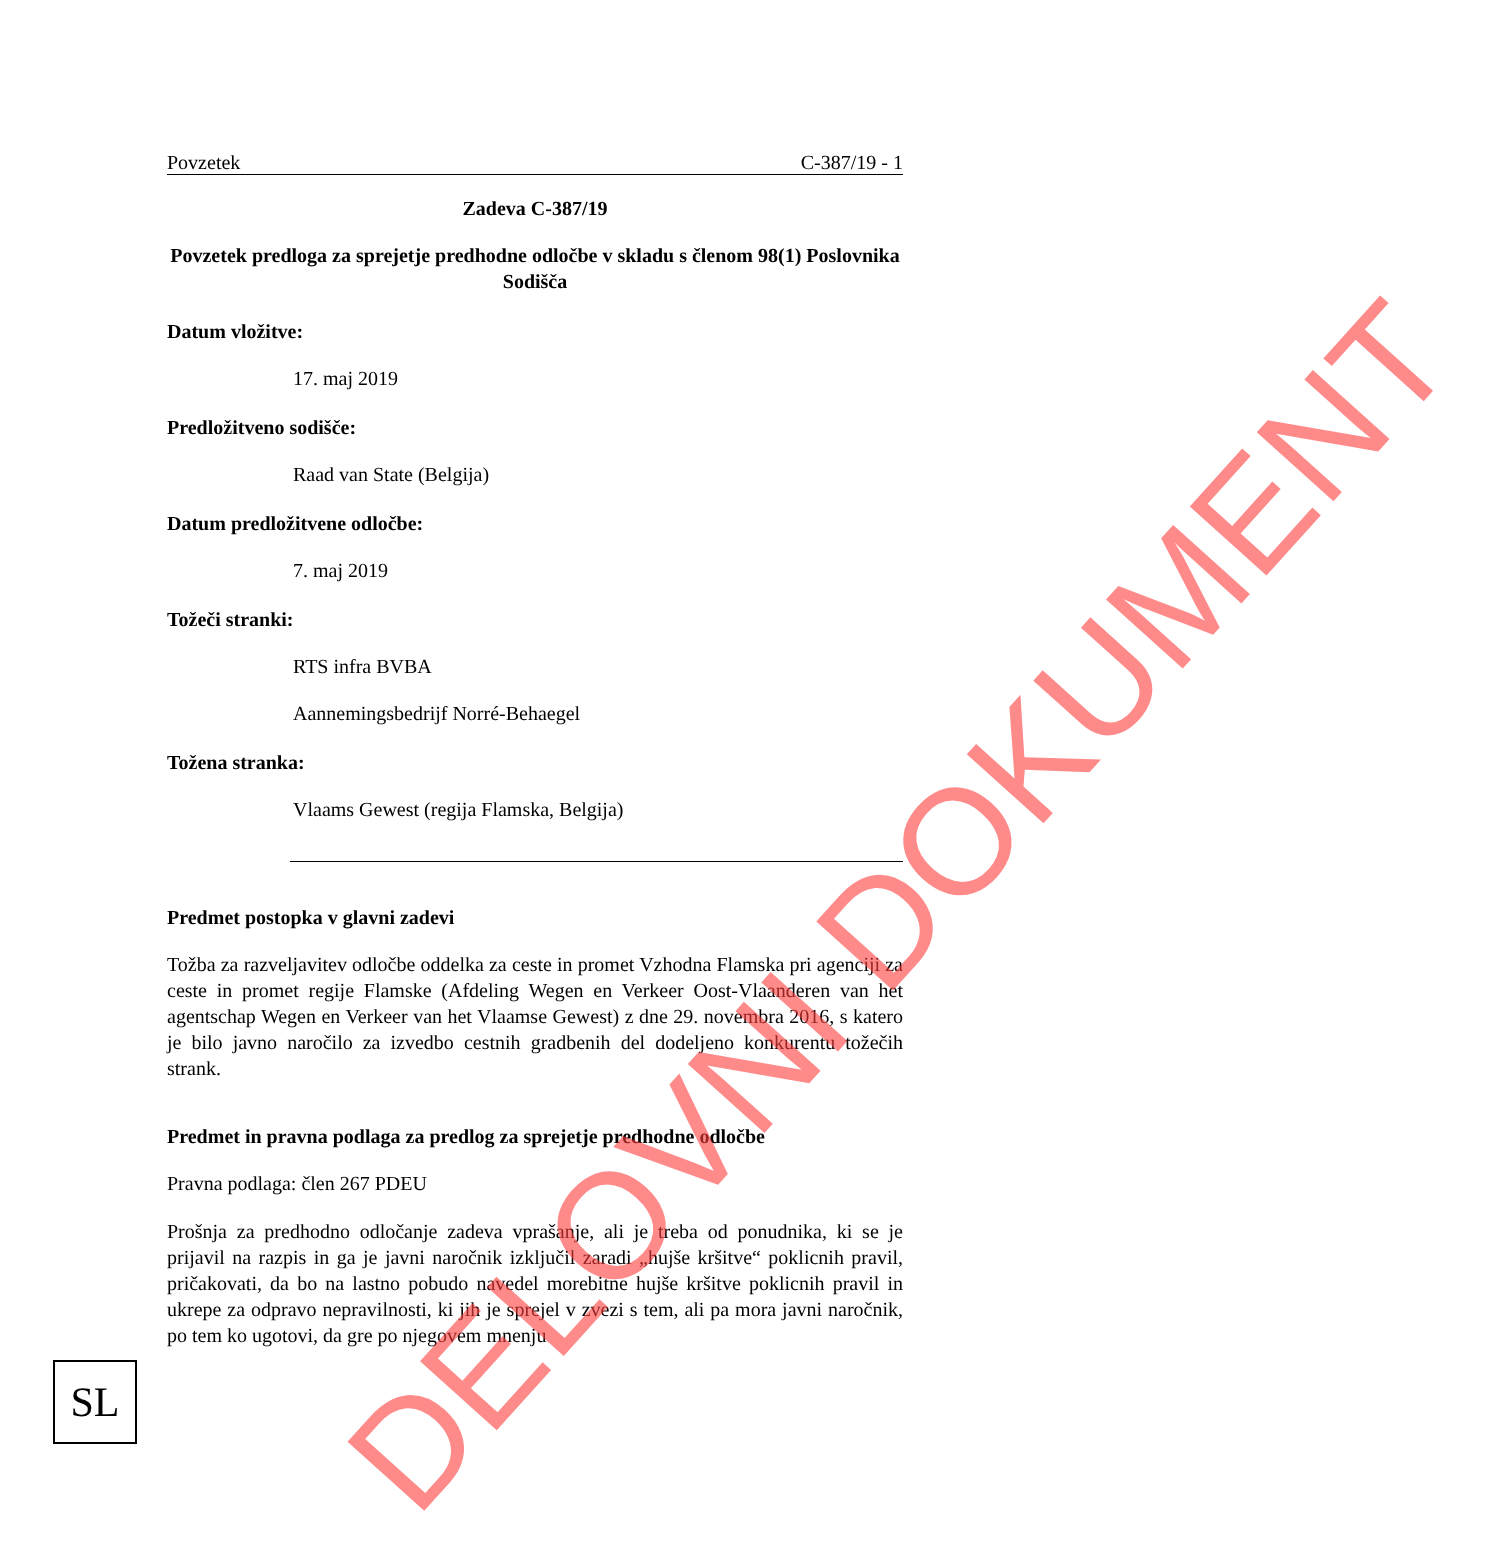Povzetek C-387/19 - 1
Zadeva C-387/19
Povzetek predloga za sprejetje predhodne odločbe v skladu s členom 98(1) Poslovnika Sodišča
Datum vložitve:
17. maj 2019
Predložitveno sodišče:
Raad van State (Belgija)
Datum predložitvene odločbe:
7. maj 2019
Tožeči stranki:
RTS infra BVBA
Aannemingsbedrijf Norré-Behaegel
Tožena stranka:
Vlaams Gewest (regija Flamska, Belgija)
Predmet postopka v glavni zadevi
Tožba za razveljavitev odločbe oddelka za ceste in promet Vzhodna Flamska pri agenciji za ceste in promet regije Flamske (Afdeling Wegen en Verkeer Oost-Vlaanderen van het agentschap Wegen en Verkeer van het Vlaamse Gewest) z dne 29. novembra 2016, s katero je bilo javno naročilo za izvedbo cestnih gradbenih del dodeljeno konkurentu tožečih strank.
Predmet in pravna podlaga za predlog za sprejetje predhodne odločbe
Pravna podlaga: člen 267 PDEU
Prošnja za predhodno odločanje zadeva vprašanje, ali je treba od ponudnika, ki se je prijavil na razpis in ga je javni naročnik izključil zaradi „hujše kršitve“ poklicnih pravil, pričakovati, da bo na lastno pobudo navedel morebitne hujše kršitve poklicnih pravil in ukrepe za odpravo nepravilnosti, ki jih je sprejel v zvezi s tem, ali pa mora javni naročnik, po tem ko ugotovi, da gre po njegovem mnenju
DELOVNI DOKUMENT
SL